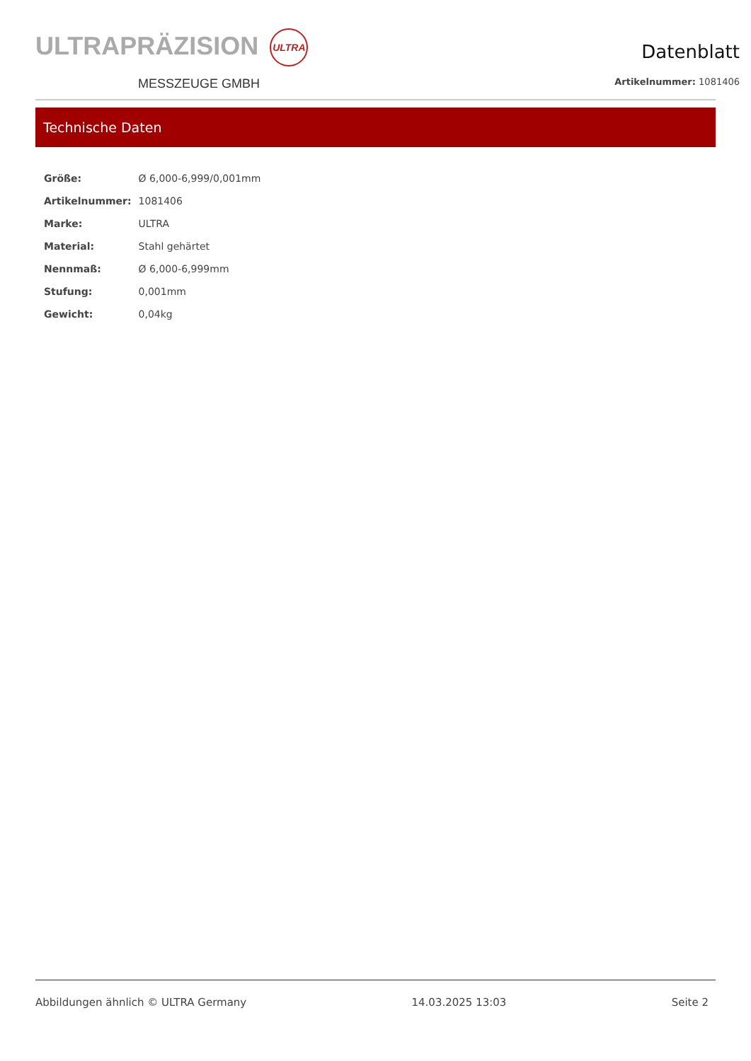ULTRAPRÄZISION ULTRA
MESSZEUGE GMBH
Datenblatt
Artikelnummer: 1081406
Technische Daten
| Größe: | Ø 6,000-6,999/0,001mm |
| Artikelnummer: | 1081406 |
| Marke: | ULTRA |
| Material: | Stahl gehärtet |
| Nennmaß: | Ø 6,000-6,999mm |
| Stufung: | 0,001mm |
| Gewicht: | 0,04kg |
Abbildungen ähnlich © ULTRA Germany 14.03.2025 13:03 Seite 2